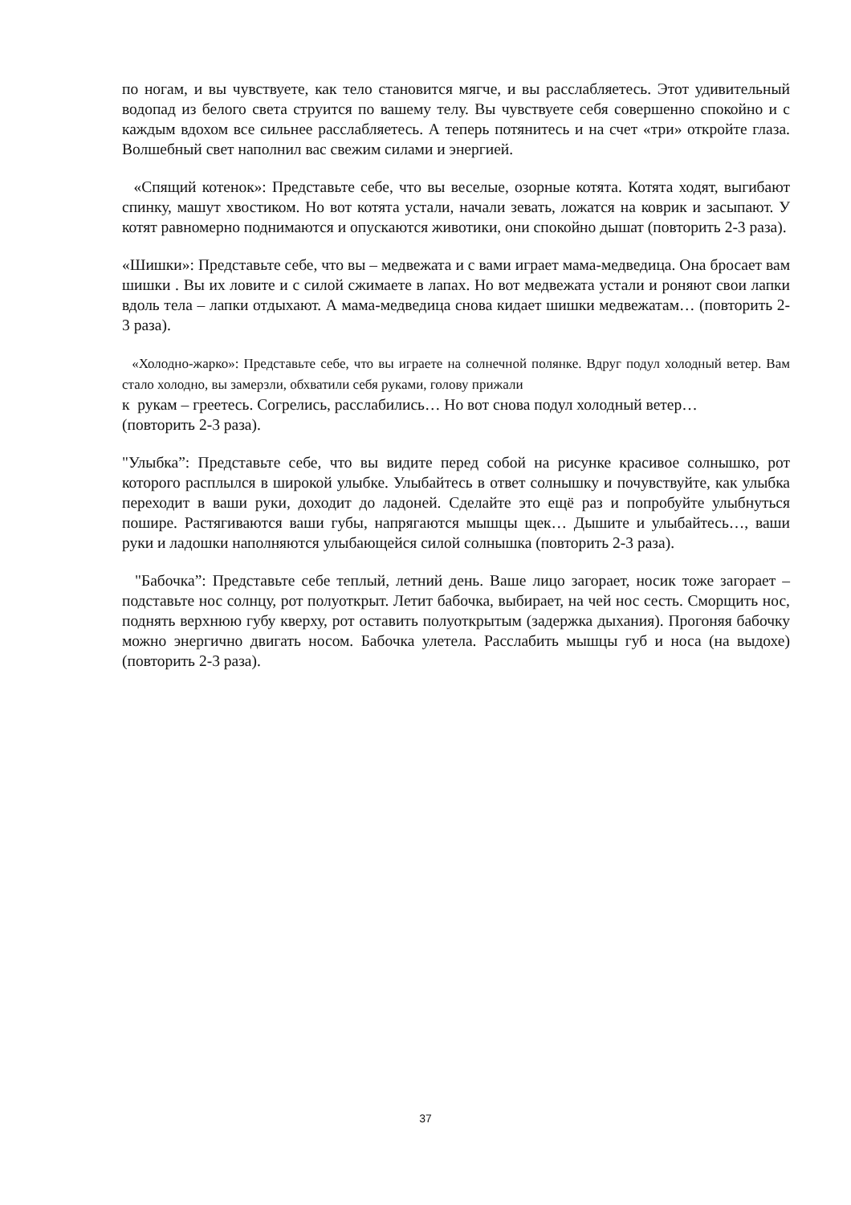по ногам, и вы чувствуете, как тело становится мягче, и вы расслабляетесь. Этот удивительный водопад из белого света струится по вашему телу. Вы чувствуете себя совершенно спокойно и с каждым вдохом все сильнее расслабляетесь. А теперь потянитесь и на счет «три» откройте глаза. Волшебный свет наполнил вас свежим силами и энергией.
«Спящий котенок»: Представьте себе, что вы веселые, озорные котята. Котята ходят, выгибают спинку, машут хвостиком. Но вот котята устали, начали зевать, ложатся на коврик и засыпают. У котят равномерно поднимаются и опускаются животики, они спокойно дышат (повторить 2-3 раза).
«Шишки»: Представьте себе, что вы – медвежата и с вами играет мама-медведица. Она бросает вам шишки . Вы их ловите и с силой сжимаете в лапах. Но вот медвежата устали и роняют свои лапки вдоль тела – лапки отдыхают. А мама-медведица снова кидает шишки медвежатам… (повторить 2-3 раза).
«Холодно-жарко»: Представьте себе, что вы играете на солнечной полянке. Вдруг подул холодный ветер. Вам стало холодно, вы замерзли, обхватили себя руками, голову прижали
к рукам – греетесь. Согрелись, расслабились… Но вот снова подул холодный ветер…
(повторить 2-3 раза).
"Улыбка”: Представьте себе, что вы видите перед собой на рисунке красивое солнышко, рот которого расплылся в широкой улыбке. Улыбайтесь в ответ солнышку и почувствуйте, как улыбка переходит в ваши руки, доходит до ладоней. Сделайте это ещё раз и попробуйте улыбнуться пошире. Растягиваются ваши губы, напрягаются мышцы щек… Дышите и улыбайтесь…, ваши руки и ладошки наполняются улыбающейся силой солнышка (повторить 2-3 раза).
"Бабочка”: Представьте себе теплый, летний день. Ваше лицо загорает, носик тоже загорает – подставьте нос солнцу, рот полуоткрыт. Летит бабочка, выбирает, на чей нос сесть. Сморщить нос, поднять верхнюю губу кверху, рот оставить полуоткрытым (задержка дыхания). Прогоняя бабочку можно энергично двигать носом. Бабочка улетела. Расслабить мышцы губ и носа (на выдохе) (повторить 2-3 раза).
37